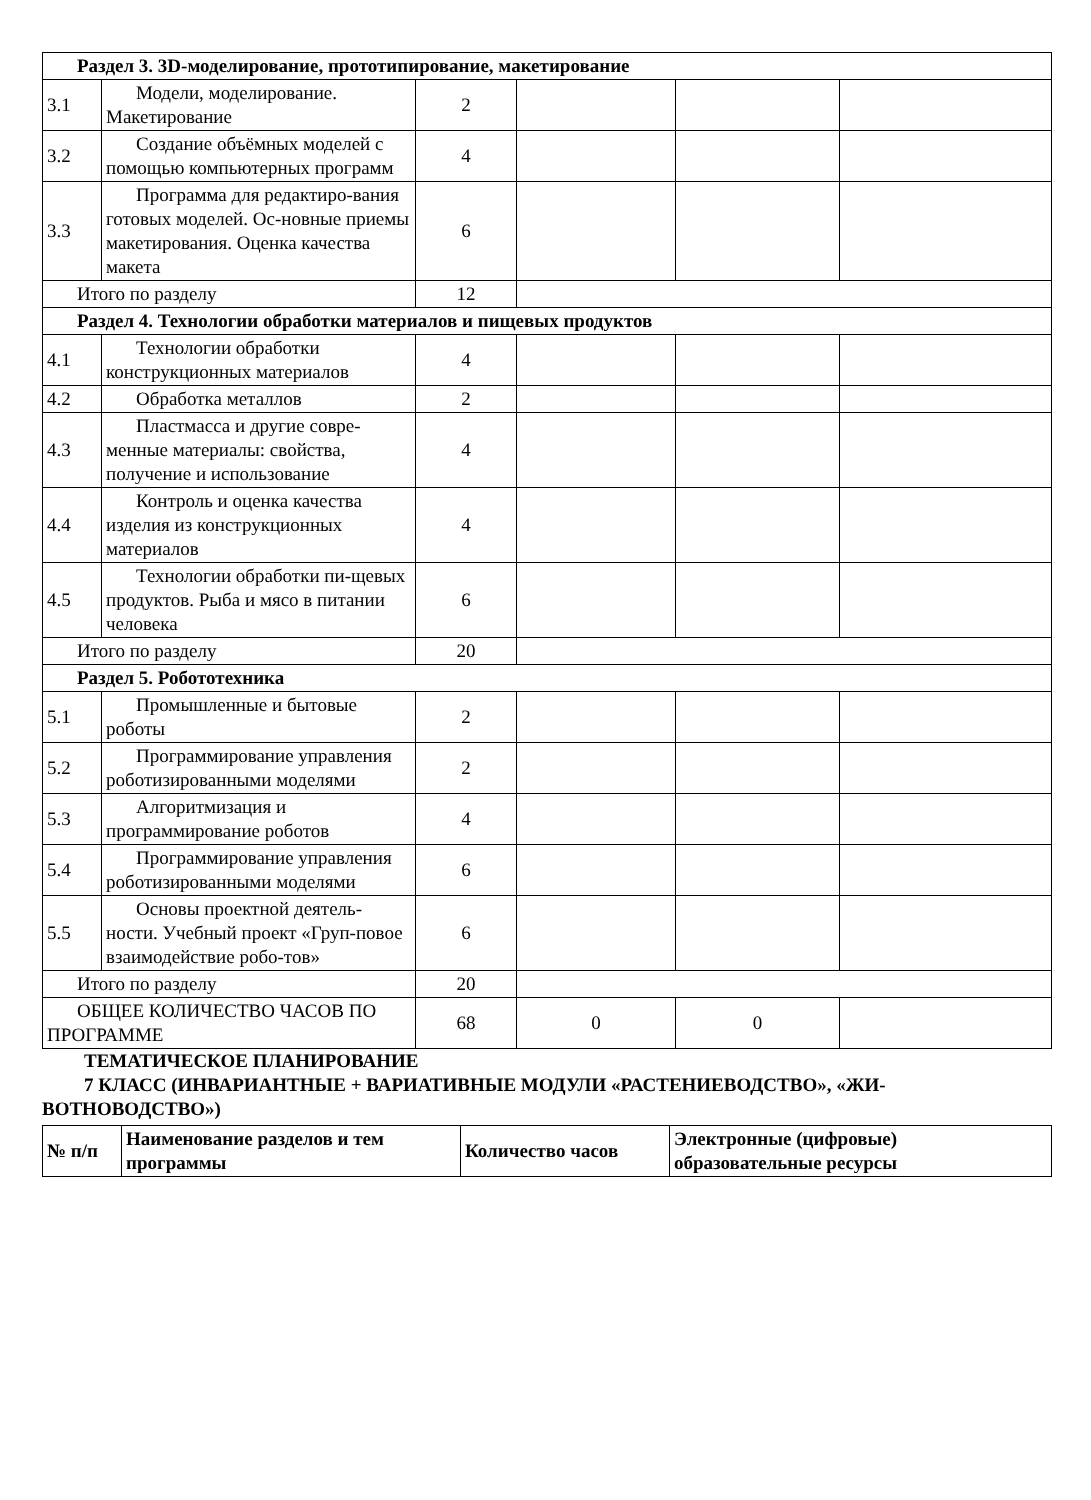| Раздел 3. 3D-моделирование, прототипирование, макетирование | | | | | |
| 3.1 | Модели, моделирование. Макетирование | 2 | | | |
| 3.2 | Создание объёмных моделей с помощью компьютерных программ | 4 | | | |
| 3.3 | Программа для редактиро-вания готовых моделей. Ос-новные приемы макетирования. Оценка качества макета | 6 | | | |
| Итого по разделу | | 12 | | | |
| Раздел 4. Технологии обработки материалов и пищевых продуктов | | | | | |
| 4.1 | Технологии обработки конструкционных материалов | 4 | | | |
| 4.2 | Обработка металлов | 2 | | | |
| 4.3 | Пластмасса и другие совре-менные материалы: свойства, получение и использование | 4 | | | |
| 4.4 | Контроль и оценка качества изделия из конструкционных материалов | 4 | | | |
| 4.5 | Технологии обработки пи-щевых продуктов. Рыба и мясо в питании человека | 6 | | | |
| Итого по разделу | | 20 | | | |
| Раздел 5. Робототехника | | | | | |
| 5.1 | Промышленные и бытовые роботы | 2 | | | |
| 5.2 | Программирование управления роботизированными моделями | 2 | | | |
| 5.3 | Алгоритмизация и программирование роботов | 4 | | | |
| 5.4 | Программирование управления роботизированными моделями | 6 | | | |
| 5.5 | Основы проектной деятель-ности. Учебный проект «Груп-повое взаимодействие робо-тов» | 6 | | | |
| Итого по разделу | | 20 | | | |
| ОБЩЕЕ КОЛИЧЕСТВО ЧАСОВ ПО ПРОГРАММЕ | | 68 | 0 | 0 | |
ТЕМАТИЧЕСКОЕ ПЛАНИРОВАНИЕ
7 КЛАСС (ИНВАРИАНТНЫЕ + ВАРИАТИВНЫЕ МОДУЛИ «РАСТЕНИЕВОДСТВО», «ЖИ-ВОТНОВОДСТВО»)
| № п/п | Наименование разделов и тем программы | Количество часов | Электронные (цифровые) образовательные ресурсы |
| --- | --- | --- | --- |